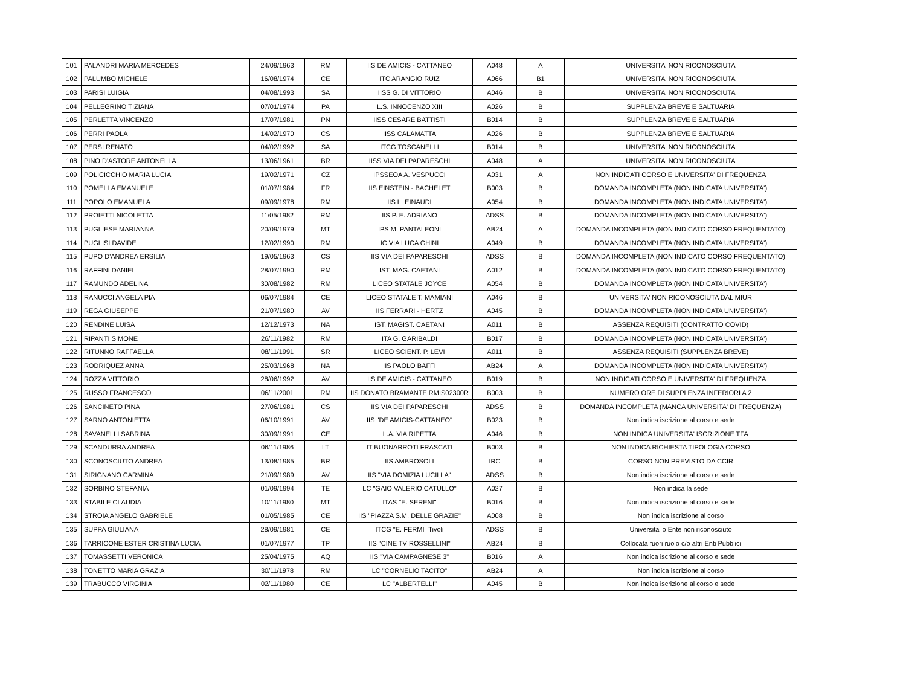| 101 | PALANDRI MARIA MERCEDES | 24/09/1963 | RM | IIS DE AMICIS - CATTANEO | A048 | A | UNIVERSITA' NON RICONOSCIUTA |
| 102 | PALUMBO MICHELE | 16/08/1974 | CE | ITC ARANGIO RUIZ | A066 | B1 | UNIVERSITA' NON RICONOSCIUTA |
| 103 | PARISI LUIGIA | 04/08/1993 | SA | IISS G. DI VITTORIO | A046 | B | UNIVERSITA' NON RICONOSCIUTA |
| 104 | PELLEGRINO TIZIANA | 07/01/1974 | PA | L.S. INNOCENZO XIII | A026 | B | SUPPLENZA BREVE E SALTUARIA |
| 105 | PERLETTA VINCENZO | 17/07/1981 | PN | IISS CESARE BATTISTI | B014 | B | SUPPLENZA BREVE E SALTUARIA |
| 106 | PERRI PAOLA | 14/02/1970 | CS | IISS CALAMATTA | A026 | B | SUPPLENZA BREVE E SALTUARIA |
| 107 | PERSI RENATO | 04/02/1992 | SA | ITCG TOSCANELLI | B014 | B | UNIVERSITA' NON RICONOSCIUTA |
| 108 | PINO D'ASTORE ANTONELLA | 13/06/1961 | BR | IISS VIA DEI PAPARESCHI | A048 | A | UNIVERSITA' NON RICONOSCIUTA |
| 109 | POLICICCHIO MARIA LUCIA | 19/02/1971 | CZ | IPSSEOA A. VESPUCCI | A031 | A | NON INDICATI CORSO E UNIVERSITA' DI FREQUENZA |
| 110 | POMELLA EMANUELE | 01/07/1984 | FR | IIS EINSTEIN - BACHELET | B003 | B | DOMANDA INCOMPLETA (NON INDICATA UNIVERSITA') |
| 111 | POPOLO EMANUELA | 09/09/1978 | RM | IIS L. EINAUDI | A054 | B | DOMANDA INCOMPLETA (NON INDICATA UNIVERSITA') |
| 112 | PROIETTI NICOLETTA | 11/05/1982 | RM | IIS P. E. ADRIANO | ADSS | B | DOMANDA INCOMPLETA (NON INDICATA UNIVERSITA') |
| 113 | PUGLIESE MARIANNA | 20/09/1979 | MT | IPS M. PANTALEONI | AB24 | A | DOMANDA INCOMPLETA (NON INDICATO CORSO FREQUENTATO) |
| 114 | PUGLISI DAVIDE | 12/02/1990 | RM | IC VIA LUCA GHINI | A049 | B | DOMANDA INCOMPLETA (NON INDICATA UNIVERSITA') |
| 115 | PUPO D'ANDREA ERSILIA | 19/05/1963 | CS | IIS VIA DEI PAPARESCHI | ADSS | B | DOMANDA INCOMPLETA (NON INDICATO CORSO FREQUENTATO) |
| 116 | RAFFINI DANIEL | 28/07/1990 | RM | IST. MAG. CAETANI | A012 | B | DOMANDA INCOMPLETA (NON INDICATO CORSO FREQUENTATO) |
| 117 | RAMUNDO ADELINA | 30/08/1982 | RM | LICEO STATALE JOYCE | A054 | B | DOMANDA INCOMPLETA (NON INDICATA UNIVERSITA') |
| 118 | RANUCCI ANGELA PIA | 06/07/1984 | CE | LICEO STATALE T. MAMIANI | A046 | B | UNIVERSITA' NON RICONOSCIUTA DAL MIUR |
| 119 | REGA GIUSEPPE | 21/07/1980 | AV | IIS FERRARI - HERTZ | A045 | B | DOMANDA INCOMPLETA (NON INDICATA UNIVERSITA') |
| 120 | RENDINE LUISA | 12/12/1973 | NA | IST. MAGIST. CAETANI | A011 | B | ASSENZA REQUISITI (CONTRATTO COVID) |
| 121 | RIPANTI SIMONE | 26/11/1982 | RM | ITA G. GARIBALDI | B017 | B | DOMANDA INCOMPLETA (NON INDICATA UNIVERSITA') |
| 122 | RITUNNO RAFFAELLA | 08/11/1991 | SR | LICEO SCIENT. P. LEVI | A011 | B | ASSENZA REQUISITI (SUPPLENZA BREVE) |
| 123 | RODRIQUEZ ANNA | 25/03/1968 | NA | IIS PAOLO BAFFI | AB24 | A | DOMANDA INCOMPLETA (NON INDICATA UNIVERSITA') |
| 124 | ROZZA VITTORIO | 28/06/1992 | AV | IIS DE AMICIS - CATTANEO | B019 | B | NON INDICATI CORSO E UNIVERSITA' DI FREQUENZA |
| 125 | RUSSO FRANCESCO | 06/11/2001 | RM | IIS DONATO BRAMANTE RMIS02300R | B003 | B | NUMERO ORE DI SUPPLENZA INFERIORI A 2 |
| 126 | SANCINETO PINA | 27/06/1981 | CS | IIS VIA DEI PAPARESCHI | ADSS | B | DOMANDA INCOMPLETA (MANCA UNIVERSITA' DI FREQUENZA) |
| 127 | SARNO ANTONIETTA | 06/10/1991 | AV | IIS "DE AMICIS-CATTANEO" | B023 | B | Non indica iscrizione al corso e sede |
| 128 | SAVANELLI SABRINA | 30/09/1991 | CE | L.A. VIA RIPETTA | A046 | B | NON INDICA UNIVERSITA' ISCRIZIONE TFA |
| 129 | SCANDURRA ANDREA | 06/11/1986 | LT | IT BUONARROTI FRASCATI | B003 | B | NON INDICA RICHIESTA TIPOLOGIA CORSO |
| 130 | SCONOSCIUTO ANDREA | 13/08/1985 | BR | IIS AMBROSOLI | IRC | B | CORSO NON PREVISTO DA CCIR |
| 131 | SIRIGNANO CARMINA | 21/09/1989 | AV | IIS "VIA DOMIZIA LUCILLA" | ADSS | B | Non indica iscrizione al corso e sede |
| 132 | SORBINO STEFANIA | 01/09/1994 | TE | LC "GAIO VALERIO CATULLO" | A027 | B | Non indica la sede |
| 133 | STABILE CLAUDIA | 10/11/1980 | MT | ITAS "E. SERENI" | B016 | B | Non indica iscrizione al corso e sede |
| 134 | STROIA ANGELO GABRIELE | 01/05/1985 | CE | IIS "PIAZZA S.M. DELLE GRAZIE" | A008 | B | Non indica iscrizione al corso |
| 135 | SUPPA GIULIANA | 28/09/1981 | CE | ITCG "E. FERMI" Tivoli | ADSS | B | Universita' o Ente non riconosciuto |
| 136 | TARRICONE ESTER CRISTINA LUCIA | 01/07/1977 | TP | IIS "CINE TV ROSSELLINI" | AB24 | B | Collocata fuori ruolo c/o altri Enti Pubblici |
| 137 | TOMASSETTI VERONICA | 25/04/1975 | AQ | IIS "VIA CAMPAGNESE 3" | B016 | A | Non indica iscrizione al corso e sede |
| 138 | TONETTO MARIA GRAZIA | 30/11/1978 | RM | LC "CORNELIO TACITO" | AB24 | A | Non indica iscrizione al corso |
| 139 | TRABUCCO VIRGINIA | 02/11/1980 | CE | LC "ALBERTELLI" | A045 | B | Non indica iscrizione al corso e sede |